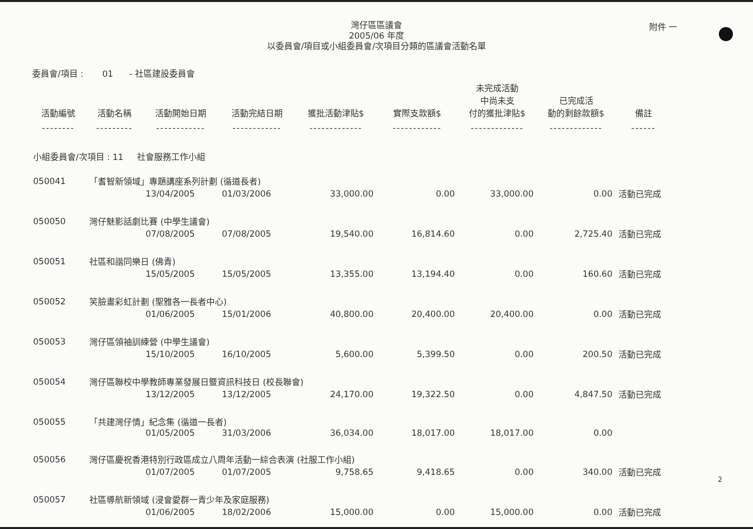附件 一
灣仔區區議會
2005/06 年度
以委員會/項目或小組委員會/次項目分類的區議會活動名單
委員會/項目 : 01 - 社區建設委員會
| 活動編號 | 活動名稱 | 活動開始日期 | 活動完結日期 | 獲批活動津貼$ | 實際支款額$ | 未完成活動 中尚未支 付的獲批津貼$ | 已完成活 動的剩餘款額$ | 備註 |
| --- | --- | --- | --- | --- | --- | --- | --- | --- |
| -------- | --------- | ------------ | ------------ | ------------- | ------------ | ------------- | ------------- | ------ |
| 小組委員會/次項目 : 11 社會服務工作小組 | | | | | | | | |
| 050041 | 「耆智新領域」專題講座系列計劃 (循道長者) | | | | | | | |
| | | 13/04/2005 | 01/03/2006 | 33,000.00 | 0.00 | 33,000.00 | 0.00 | 活動已完成 |
| 050050 | 灣仔魅影話劇比賽 (中學生議會) | | | | | | | |
| | | 07/08/2005 | 07/08/2005 | 19,540.00 | 16,814.60 | 0.00 | 2,725.40 | 活動已完成 |
| 050051 | 社區和諧同樂日 (佛青) | | | | | | | |
| | | 15/05/2005 | 15/05/2005 | 13,355.00 | 13,194.40 | 0.00 | 160.60 | 活動已完成 |
| 050052 | 笑臉畫彩虹計劃 (聖雅各一長者中心) | | | | | | | |
| | | 01/06/2005 | 15/01/2006 | 40,800.00 | 20,400.00 | 20,400.00 | 0.00 | 活動已完成 |
| 050053 | 灣仔區領袖訓練營 (中學生議會) | | | | | | | |
| | | 15/10/2005 | 16/10/2005 | 5,600.00 | 5,399.50 | 0.00 | 200.50 | 活動已完成 |
| 050054 | 灣仔區聯校中學教師專業發展日暨資訊科技日 (校長聯會) | | | | | | | |
| | | 13/12/2005 | 13/12/2005 | 24,170.00 | 19,322.50 | 0.00 | 4,847.50 | 活動已完成 |
| 050055 | 「共建灣仔情」紀念集 (循道一長者) | | | | | | | |
| | | 01/05/2005 | 31/03/2006 | 36,034.00 | 18,017.00 | 18,017.00 | 0.00 | |
| 050056 | 灣仔區慶祝香港特別行政區成立八周年活動一綜合表演 (社服工作小組) | | | | | | | |
| | | 01/07/2005 | 01/07/2005 | 9,758.65 | 9,418.65 | 0.00 | 340.00 | 活動已完成 |
| 050057 | 社區導航新領域 (浸會愛群一青少年及家庭服務) | | | | | | | |
| | | 01/06/2005 | 18/02/2006 | 15,000.00 | 0.00 | 15,000.00 | 0.00 | 活動已完成 |
2